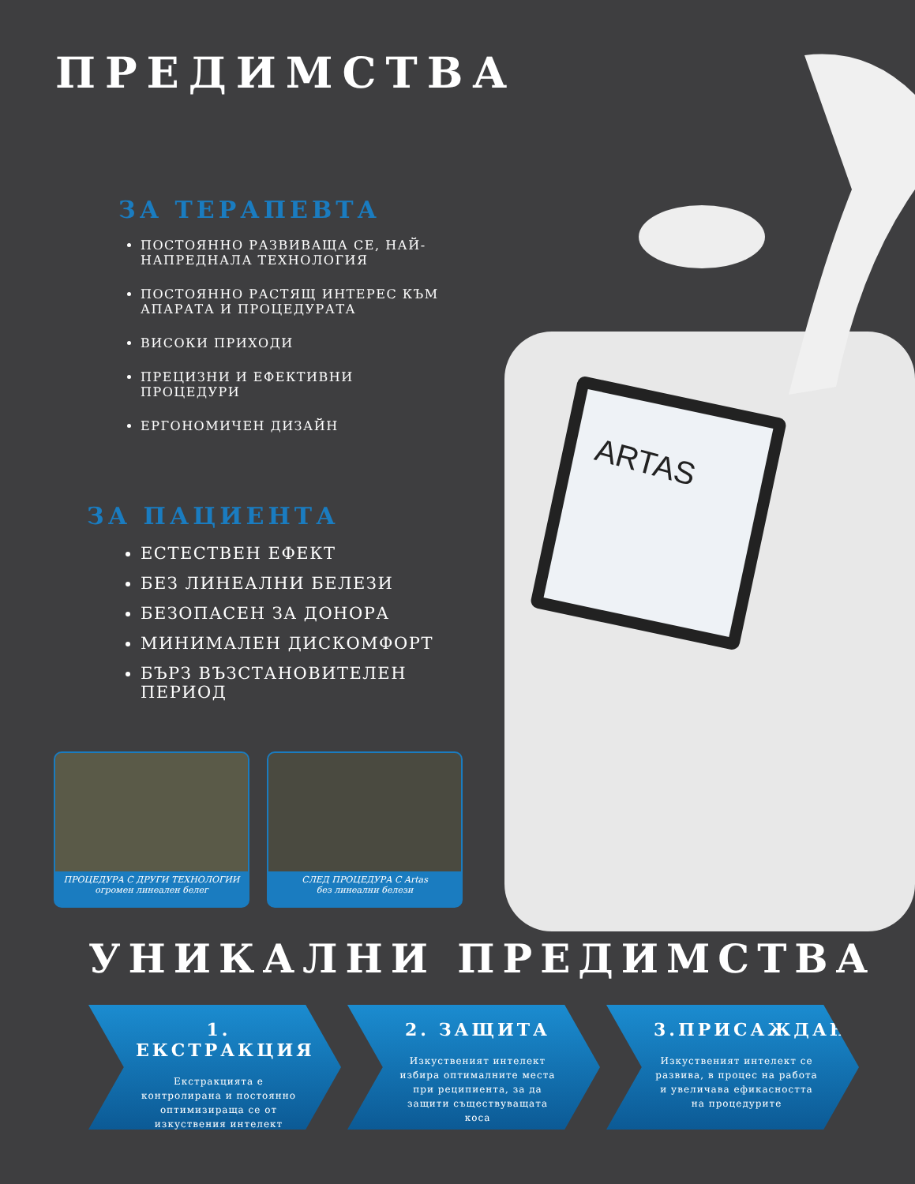ARTAS
ПРЕДИМСТВА
ЗА ТЕРАПЕВТА
ПОСТОЯННО РАЗВИВАЩА СЕ, НАЙ-НАПРЕДНАЛА ТЕХНОЛОГИЯ
ПОСТОЯННО РАСТЯЩ ИНТЕРЕС КЪМ АПАРАТА И ПРОЦЕДУРАТА
ВИСОКИ ПРИХОДИ
ПРЕЦИЗНИ И ЕФЕКТИВНИ ПРОЦЕДУРИ
ЕРГОНОМИЧЕН ДИЗАЙН
ЗА ПАЦИЕНТА
ЕСТЕСТВЕН ЕФЕКТ
БЕЗ ЛИНЕАЛНИ БЕЛЕЗИ
БЕЗОПАСЕН ЗА ДОНОРА
МИНИМАЛЕН ДИСКОМФОРТ
БЪРЗ ВЪЗСТАНОВИТЕЛЕН ПЕРИОД
ПРОЦЕДУРА С ДРУГИ ТЕХНОЛОГИИ
огромен линеален белег
СЛЕД ПРОЦЕДУРА С Artas
без линеални белези
УНИКАЛНИ ПРЕДИМСТВА
1. ЕКСТРАКЦИЯ
Екстракцията е контролирана и постоянно оптимизираща се от изкуствения интелект
2. ЗАЩИТА
Изкуственият интелект избира оптималните места при реципиента, за да защити съществуващата коса
3.ПРИСАЖДАНЕ
Изкуственият интелект се развива, в процес на работа и увеличава ефикасността на процедурите